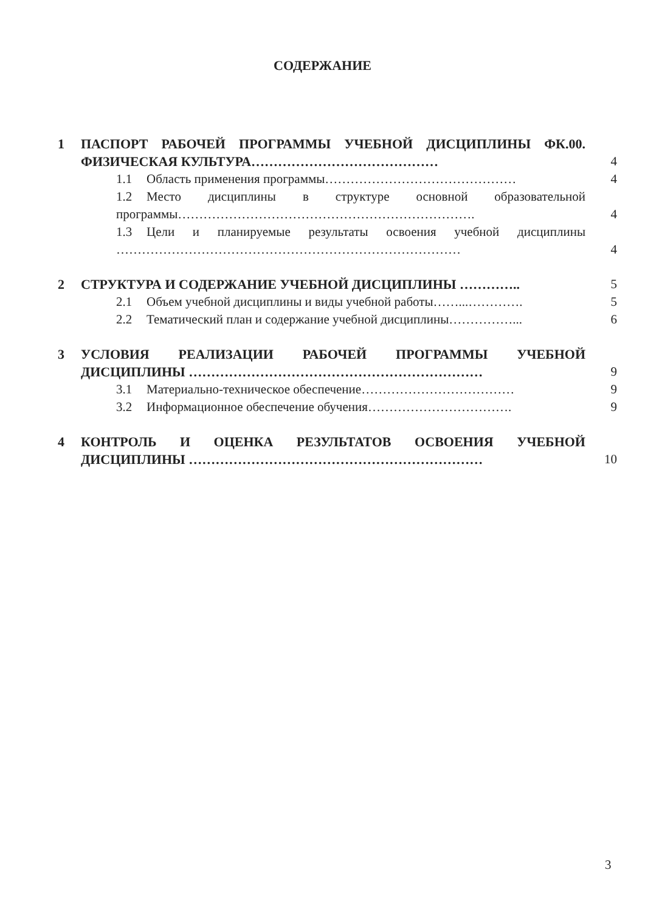СОДЕРЖАНИЕ
| 1 | ПАСПОРТ РАБОЧЕЙ ПРОГРАММЫ УЧЕБНОЙ ДИСЦИПЛИНЫ ФК.00. ФИЗИЧЕСКАЯ КУЛЬТУРА…………………………………… | 4 |
| | 1.1 Область применения программы……………………………………… | 4 |
| | 1.2 Место дисциплины в структуре основной образовательной программы……………………………………………………………. | 4 |
| | 1.3 Цели и планируемые результаты освоения учебной дисциплины ……………………………………………………………………… | 4 |
| 2 | СТРУКТУРА И СОДЕРЖАНИЕ УЧЕБНОЙ ДИСЦИПЛИНЫ ………….. | 5 |
| | 2.1 Объем учебной дисциплины и виды учебной работы……...…………. | 5 |
| | 2.2 Тематический план и содержание учебной дисциплины……………... | 6 |
| 3 | УСЛОВИЯ РЕАЛИЗАЦИИ РАБОЧЕЙ ПРОГРАММЫ УЧЕБНОЙ ДИСЦИПЛИНЫ ………………………………………………………… | 9 |
| | 3.1 Материально-техническое обеспечение……………………………… | 9 |
| | 3.2 Информационное обеспечение обучения……………………………. | 9 |
| 4 | КОНТРОЛЬ И ОЦЕНКА РЕЗУЛЬТАТОВ ОСВОЕНИЯ УЧЕБНОЙ ДИСЦИПЛИНЫ ………………………………………………………… | 10 |
3